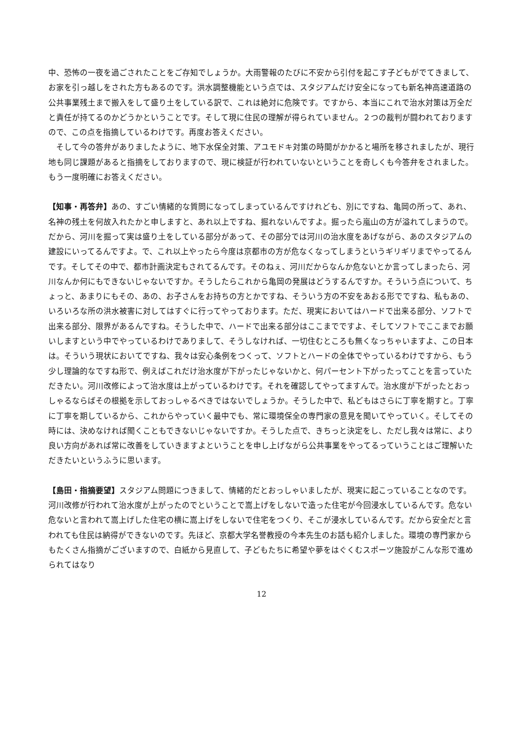中、恐怖の一夜を過ごされたことをご存知でしょうか。大雨警報のたびに不安から引付を起こす子どもがでてきまして、お家を引っ越しをされた方もあるのです。洪水調整機能という点では、スタジアムだけ安全になっても新名神高速道路の公共事業残土まで搬入をして盛り土をしている訳で、これは絶対に危険です。ですから、本当にこれで治水対策は万全だと責任が持てるのかどうかということです。そして現に住民の理解が得られていません。２つの裁判が闘われておりますので、この点を指摘しているわけです。再度お答えください。
　そして今の答弁がありましたように、地下水保全対策、アユモドキ対策の時間がかかると場所を移されましたが、現行地も同じ課題があると指摘をしておりますので、現に検証が行われていないということを奇しくも今答弁をされました。もう一度明確にお答えください。
【知事・再答弁】あの、すごい情緒的な質問になってしまっているんですけれども、別にですね、亀岡の所って、あれ、名神の残土を何故入れたかと申しますと、あれ以上ですね、掘れないんですよ。掘ったら嵐山の方が溢れてしまうので。だから、河川を掘って実は盛り土をしている部分があって、その部分では河川の治水度をあげながら、あのスタジアムの建設にいってるんですよ。で、これ以上やったら今度は京都市の方が危なくなってしまうというギリギリまでやってるんです。そしてその中で、都市計画決定もされてるんです。そのねぇ、河川だからなんか危ないとか言ってしまったら、河川なんか何にもできないじゃないですか。そうしたらこれから亀岡の発展はどうするんですか。そういう点について、ちょっと、あまりにもその、あの、お子さんをお持ちの方とかですね、そういう方の不安をあおる形でですね、私もあの、いろいろな所の洪水被害に対してはすぐに行ってやっております。ただ、現実においてはハードで出来る部分、ソフトで出来る部分、限界があるんですね。そうした中で、ハードで出来る部分はここまでですよ、そしてソフトでここまでお願いしますという中でやっているわけでありまして、そうしなければ、一切住むところも無くなっちゃいますよ、この日本は。そういう現状においてですね、我々は安心条例をつくって、ソフトとハードの全体でやっているわけですから、もう少し理論的なですね形で、例えばこれだけ治水度が下がったじゃないかと、何パーセント下がったってことを言っていただきたい。河川改修によって治水度は上がっているわけです。それを確認してやってますんで。治水度が下がったとおっしゃるならばその根拠を示しておっしゃるべきではないでしょうか。そうした中で、私どもはさらに丁寧を期すと。丁寧に丁寧を期しているから、これからやっていく最中でも、常に環境保全の専門家の意見を聞いてやっていく。そしてその時には、決めなければ聞くこともできないじゃないですか。そうした点で、きちっと決定をし、ただし我々は常に、より良い方向があれば常に改善をしていきますよということを申し上げながら公共事業をやってるっていうことはご理解いただきたいというふうに思います。
【島田・指摘要望】スタジアム問題につきまして、情緒的だとおっしゃいましたが、現実に起こっていることなのです。河川改修が行われて治水度が上がったのでということで嵩上げをしないで造った住宅が今回浸水しているんです。危ない危ないと言われて嵩上げした住宅の横に嵩上げをしないで住宅をつくり、そこが浸水しているんです。だから安全だと言われても住民は納得ができないのです。先ほど、京都大学名誉教授の今本先生のお話も紹介しました。環境の専門家からもたくさん指摘がございますので、白紙から見直して、子どもたちに希望や夢をはぐくむスポーツ施設がこんな形で進められてはなり
12